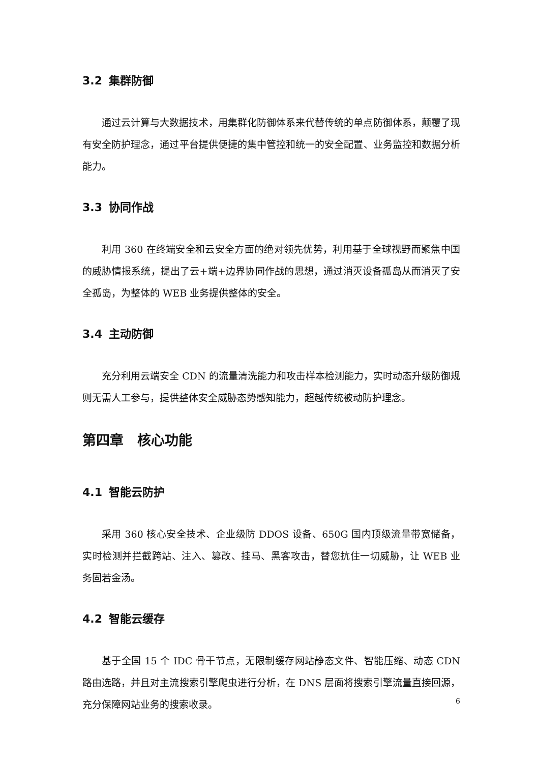3.2 集群防御
通过云计算与大数据技术，用集群化防御体系来代替传统的单点防御体系，颠覆了现有安全防护理念，通过平台提供便捷的集中管控和统一的安全配置、业务监控和数据分析能力。
3.3 协同作战
利用 360 在终端安全和云安全方面的绝对领先优势，利用基于全球视野而聚焦中国的威胁情报系统，提出了云+端+边界协同作战的思想，通过消灭设备孤岛从而消灭了安全孤岛，为整体的 WEB 业务提供整体的安全。
3.4 主动防御
充分利用云端安全 CDN 的流量清洗能力和攻击样本检测能力，实时动态升级防御规则无需人工参与，提供整体安全威胁态势感知能力，超越传统被动防护理念。
第四章　核心功能
4.1 智能云防护
采用 360 核心安全技术、企业级防 DDOS 设备、650G 国内顶级流量带宽储备，实时检测并拦截跨站、注入、篡改、挂马、黑客攻击，替您抗住一切威胁，让 WEB 业务固若金汤。
4.2 智能云缓存
基于全国 15 个 IDC 骨干节点，无限制缓存网站静态文件、智能压缩、动态 CDN 路由选路，并且对主流搜索引擎爬虫进行分析，在 DNS 层面将搜索引擎流量直接回源，充分保障网站业务的搜索收录。
6